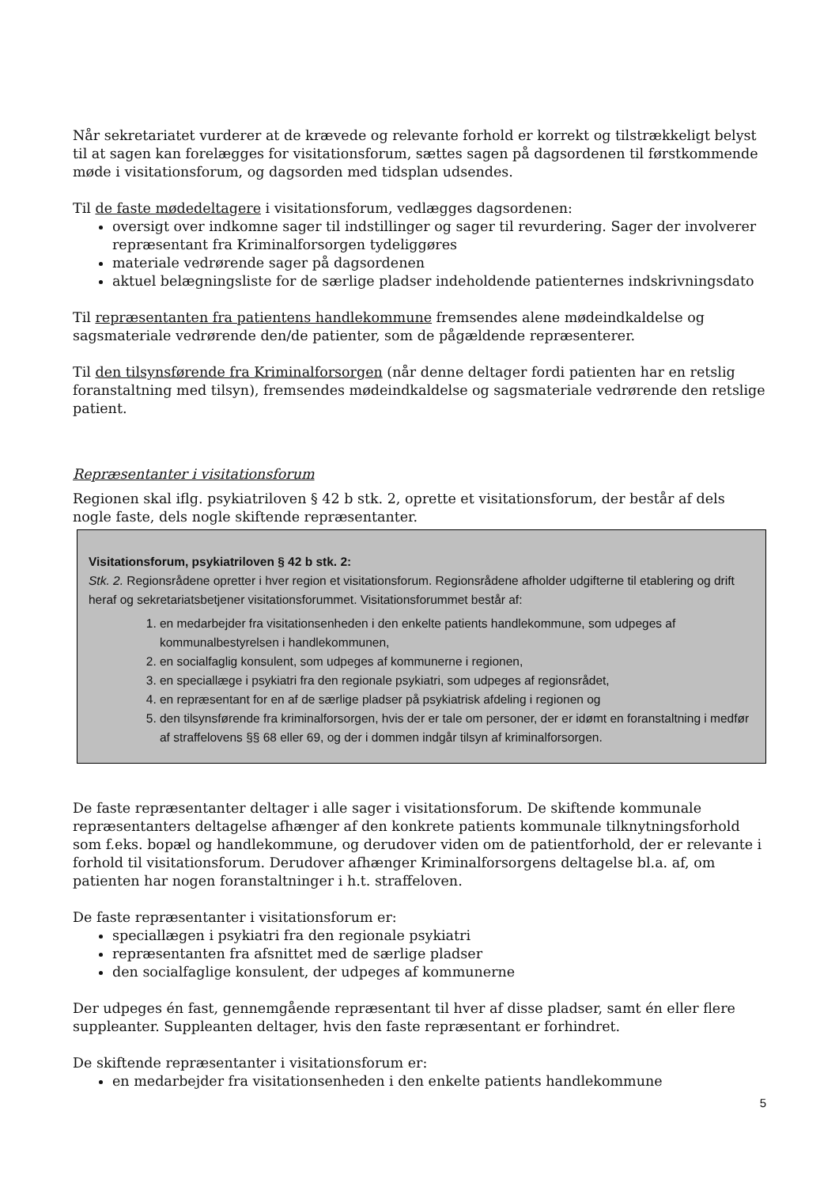Når sekretariatet vurderer at de krævede og relevante forhold er korrekt og tilstrækkeligt belyst til at sagen kan forelægges for visitationsforum, sættes sagen på dagsordenen til førstkommende møde i visitationsforum, og dagsorden med tidsplan udsendes.
Til de faste mødedeltagere i visitationsforum, vedlægges dagsordenen:
oversigt over indkomne sager til indstillinger og sager til revurdering. Sager der involverer repræsentant fra Kriminalforsorgen tydeliggøres
materiale vedrørende sager på dagsordenen
aktuel belægningsliste for de særlige pladser indeholdende patienternes indskrivningsdato
Til repræsentanten fra patientens handlekommune fremsendes alene mødeindkaldelse og sagsmateriale vedrørende den/de patienter, som de pågældende repræsenterer.
Til den tilsynsførende fra Kriminalforsorgen (når denne deltager fordi patienten har en retslig foranstaltning med tilsyn), fremsendes mødeindkaldelse og sagsmateriale vedrørende den retslige patient.
Repræsentanter i visitationsforum
Regionen skal iflg. psykiatriloven § 42 b stk. 2, oprette et visitationsforum, der består af dels nogle faste, dels nogle skiftende repræsentanter.
Visitationsforum, psykiatriloven § 42 b stk. 2:
Stk. 2. Regionsrådene opretter i hver region et visitationsforum. Regionsrådene afholder udgifterne til etablering og drift heraf og sekretariatsbetjener visitationsforummet. Visitationsforummet består af:
1. en medarbejder fra visitationsenheden i den enkelte patients handlekommune, som udpeges af kommunalbestyrelsen i handlekommunen,
2. en socialfaglig konsulent, som udpeges af kommunerne i regionen,
3. en speciallæge i psykiatri fra den regionale psykiatri, som udpeges af regionsrådet,
4. en repræsentant for en af de særlige pladser på psykiatrisk afdeling i regionen og
5. den tilsynsførende fra kriminalforsorgen, hvis der er tale om personer, der er idømt en foranstaltning i medfør af straffelovens §§ 68 eller 69, og der i dommen indgår tilsyn af kriminalforsorgen.
De faste repræsentanter deltager i alle sager i visitationsforum. De skiftende kommunale repræsentanters deltagelse afhænger af den konkrete patients kommunale tilknytningsforhold som f.eks. bopæl og handlekommune, og derudover viden om de patientforhold, der er relevante i forhold til visitationsforum. Derudover afhænger Kriminalforsorgens deltagelse bl.a. af, om patienten har nogen foranstaltninger i h.t. straffeloven.
De faste repræsentanter i visitationsforum er:
speciallægen i psykiatri fra den regionale psykiatri
repræsentanten fra afsnittet med de særlige pladser
den socialfaglige konsulent, der udpeges af kommunerne
Der udpeges én fast, gennemgående repræsentant til hver af disse pladser, samt én eller flere suppleanter. Suppleanten deltager, hvis den faste repræsentant er forhindret.
De skiftende repræsentanter i visitationsforum er:
en medarbejder fra visitationsenheden i den enkelte patients handlekommune
5